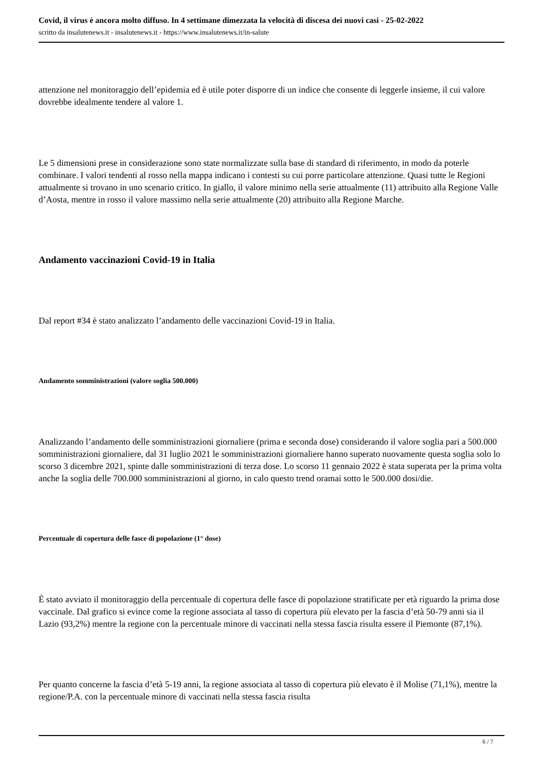Covid, il virus è ancora molto diffuso. In 4 settimane dimezzata la velocità di discesa dei nuovi casi - 25-02-2022
scritto da insalutenews.it - insalutenews.it - https://www.insalutenews.it/in-salute
attenzione nel monitoraggio dell’epidemia ed è utile poter disporre di un indice che consente di leggerle insieme, il cui valore dovrebbe idealmente tendere al valore 1.
Le 5 dimensioni prese in considerazione sono state normalizzate sulla base di standard di riferimento, in modo da poterle combinare. I valori tendenti al rosso nella mappa indicano i contesti su cui porre particolare attenzione. Quasi tutte le Regioni attualmente si trovano in uno scenario critico. In giallo, il valore minimo nella serie attualmente (11) attribuito alla Regione Valle d’Aosta, mentre in rosso il valore massimo nella serie attualmente (20) attribuito alla Regione Marche.
Andamento vaccinazioni Covid-19 in Italia
Dal report #34 è stato analizzato l’andamento delle vaccinazioni Covid-19 in Italia.
Andamento somministrazioni (valore soglia 500.000)
Analizzando l’andamento delle somministrazioni giornaliere (prima e seconda dose) considerando il valore soglia pari a 500.000 somministrazioni giornaliere, dal 31 luglio 2021 le somministrazioni giornaliere hanno superato nuovamente questa soglia solo lo scorso 3 dicembre 2021, spinte dalle somministrazioni di terza dose. Lo scorso 11 gennaio 2022 è stata superata per la prima volta anche la soglia delle 700.000 somministrazioni al giorno, in calo questo trend oramai sotto le 500.000 dosi/die.
Percentuale di copertura delle fasce di popolazione (1° dose)
È stato avviato il monitoraggio della percentuale di copertura delle fasce di popolazione stratificate per età riguardo la prima dose vaccinale. Dal grafico si evince come la regione associata al tasso di copertura più elevato per la fascia d’età 50-79 anni sia il Lazio (93,2%) mentre la regione con la percentuale minore di vaccinati nella stessa fascia risulta essere il Piemonte (87,1%).
Per quanto concerne la fascia d’età 5-19 anni, la regione associata al tasso di copertura più elevato è il Molise (71,1%), mentre la regione/P.A. con la percentuale minore di vaccinati nella stessa fascia risulta
6 / 7